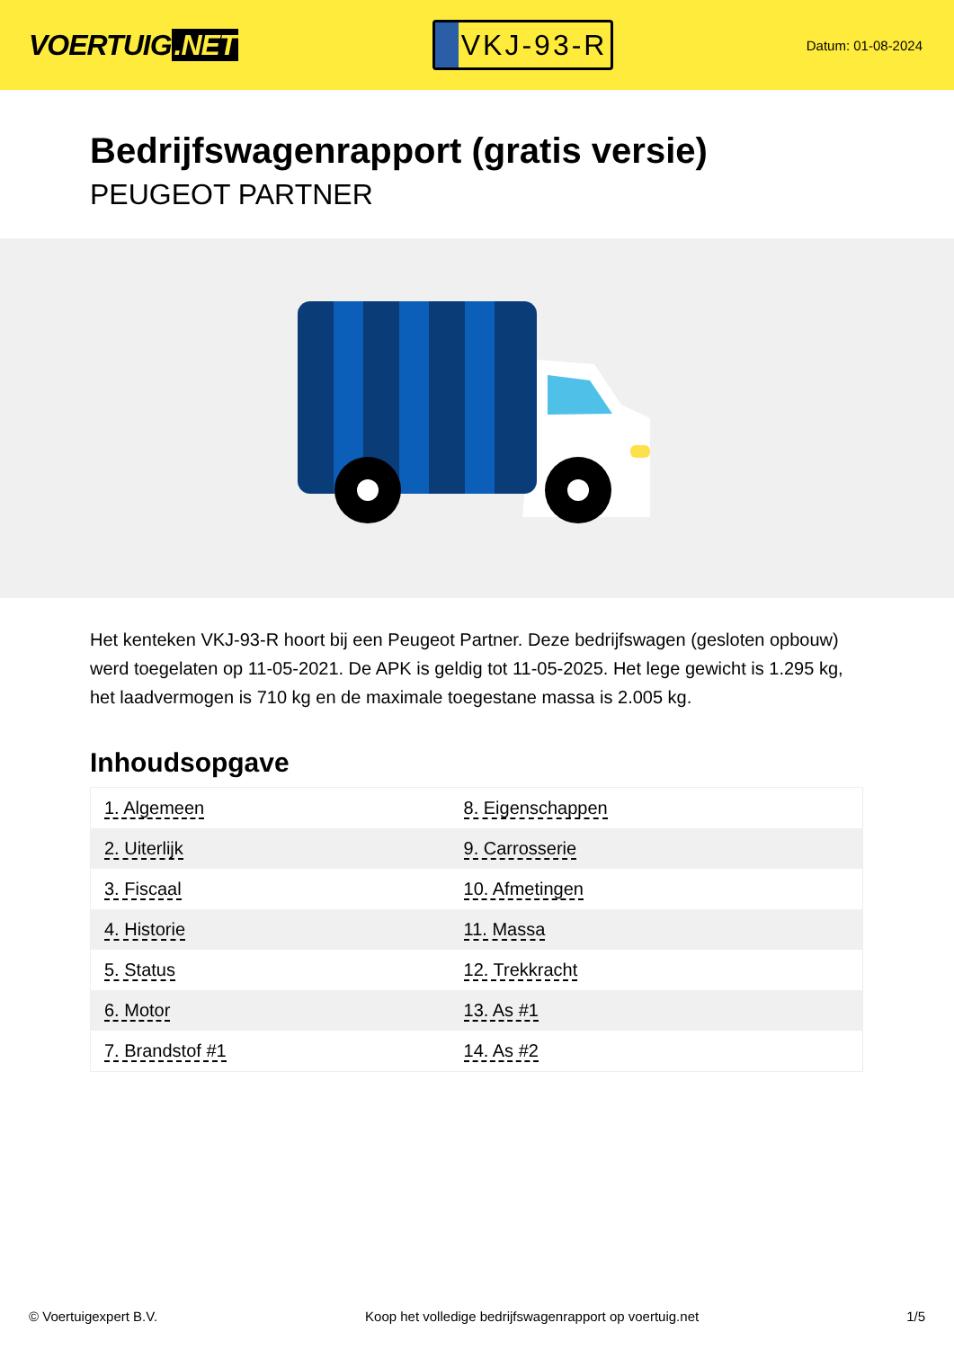VOERTUIG.NET
VKJ-93-R
Datum: 01-08-2024
Bedrijfswagenrapport (gratis versie)
PEUGEOT PARTNER
Het kenteken VKJ-93-R hoort bij een Peugeot Partner. Deze bedrijfswagen (gesloten opbouw) werd toegelaten op 11-05-2021. De APK is geldig tot 11-05-2025. Het lege gewicht is 1.295 kg, het laadvermogen is 710 kg en de maximale toegestane massa is 2.005 kg.
Inhoudsopgave
| 1. Algemeen | 8. Eigenschappen |
| 2. Uiterlijk | 9. Carrosserie |
| 3. Fiscaal | 10. Afmetingen |
| 4. Historie | 11. Massa |
| 5. Status | 12. Trekkracht |
| 6. Motor | 13. As #1 |
| 7. Brandstof #1 | 14. As #2 |
© Voertuigexpert B.V. Koop het volledige bedrijfswagenrapport op voertuig.net 1/5